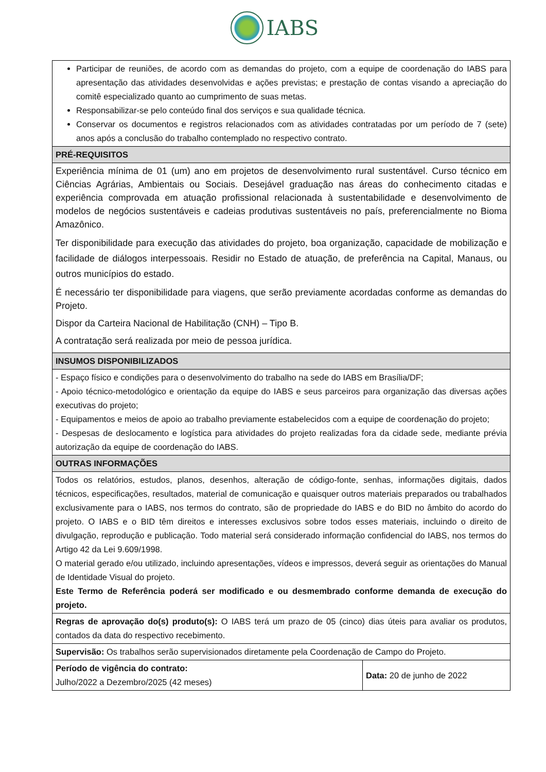IABS
| Participar de reuniões, de acordo com as demandas do projeto, com a equipe de coordenação do IABS para apresentação das atividades desenvolvidas e ações previstas; e prestação de contas visando a apreciação do comitê especializado quanto ao cumprimento de suas metas. Responsabilizar-se pelo conteúdo final dos serviços e sua qualidade técnica. Conservar os documentos e registros relacionados com as atividades contratadas por um período de 7 (sete) anos após a conclusão do trabalho contemplado no respectivo contrato. | |
| PRÉ-REQUISITOS | |
| Experiência mínima de 01 (um) ano em projetos de desenvolvimento rural sustentável. Curso técnico em Ciências Agrárias, Ambientais ou Sociais. Desejável graduação nas áreas do conhecimento citadas e experiência comprovada em atuação profissional relacionada à sustentabilidade e desenvolvimento de modelos de negócios sustentáveis e cadeias produtivas sustentáveis no país, preferencialmente no Bioma Amazônico. Ter disponibilidade para execução das atividades do projeto, boa organização, capacidade de mobilização e facilidade de diálogos interpessoais. Residir no Estado de atuação, de preferência na Capital, Manaus, ou outros municípios do estado. É necessário ter disponibilidade para viagens, que serão previamente acordadas conforme as demandas do Projeto. Dispor da Carteira Nacional de Habilitação (CNH) – Tipo B. A contratação será realizada por meio de pessoa jurídica. | |
| INSUMOS DISPONIBILIZADOS | |
| - Espaço físico e condições para o desenvolvimento do trabalho na sede do IABS em Brasília/DF; - Apoio técnico-metodológico e orientação da equipe do IABS e seus parceiros para organização das diversas ações executivas do projeto; - Equipamentos e meios de apoio ao trabalho previamente estabelecidos com a equipe de coordenação do projeto; - Despesas de deslocamento e logística para atividades do projeto realizadas fora da cidade sede, mediante prévia autorização da equipe de coordenação do IABS. | |
| OUTRAS INFORMAÇÕES | |
| Todos os relatórios, estudos, planos, desenhos, alteração de código-fonte, senhas, informações digitais, dados técnicos, especificações, resultados, material de comunicação e quaisquer outros materiais preparados ou trabalhados exclusivamente para o IABS, nos termos do contrato, são de propriedade do IABS e do BID no âmbito do acordo do projeto. O IABS e o BID têm direitos e interesses exclusivos sobre todos esses materiais, incluindo o direito de divulgação, reprodução e publicação. Todo material será considerado informação confidencial do IABS, nos termos do Artigo 42 da Lei 9.609/1998. O material gerado e/ou utilizado, incluindo apresentações, vídeos e impressos, deverá seguir as orientações do Manual de Identidade Visual do projeto. Este Termo de Referência poderá ser modificado e ou desmembrado conforme demanda de execução do projeto. | |
| Regras de aprovação do(s) produto(s): O IABS terá um prazo de 05 (cinco) dias úteis para avaliar os produtos, contados da data do respectivo recebimento. | |
| Supervisão: Os trabalhos serão supervisionados diretamente pela Coordenação de Campo do Projeto. | |
| Período de vigência do contrato: Julho/2022 a Dezembro/2025 (42 meses) | Data: 20 de junho de 2022 |